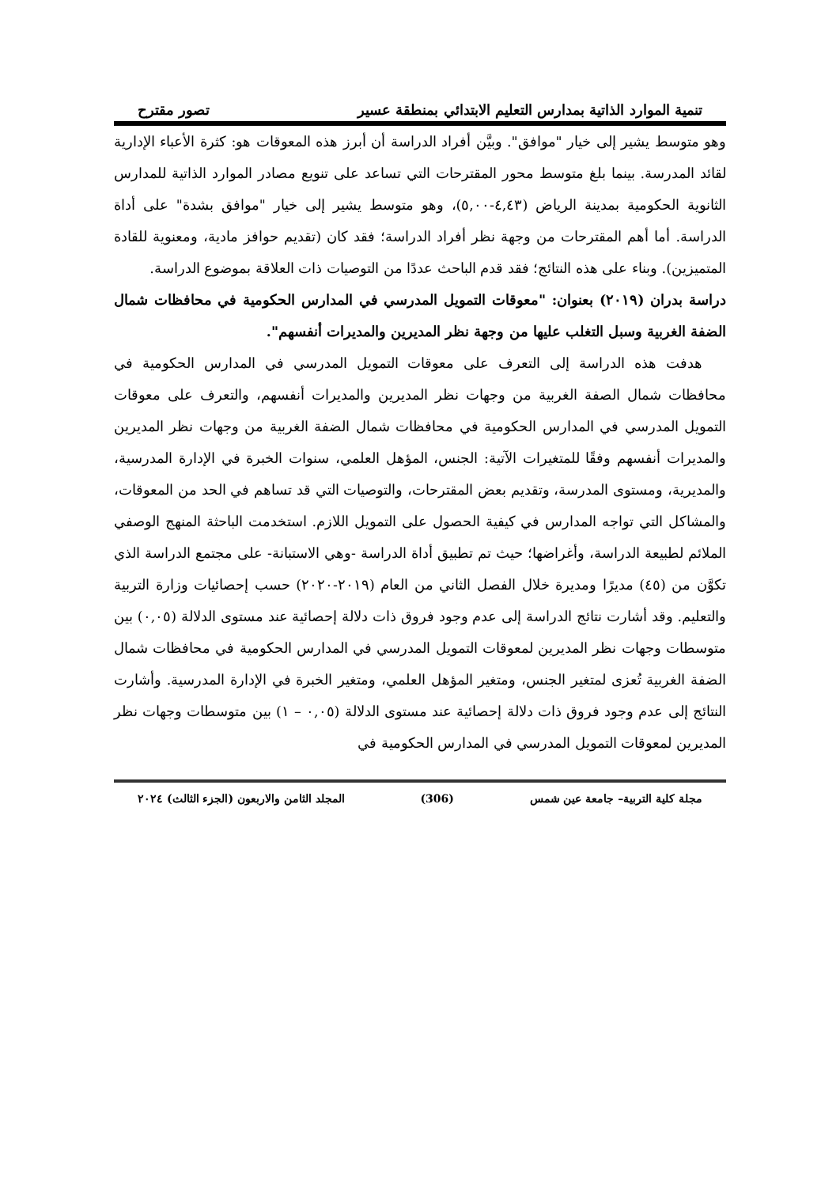تنمية الموارد الذاتية بمدارس التعليم الابتدائي بمنطقة عسير تصور مقترح
وهو متوسط يشير إلى خيار "موافق". وبيَّن أفراد الدراسة أن أبرز هذه المعوقات هو: كثرة الأعباء الإدارية لقائد المدرسة. بينما بلغ متوسط محور المقترحات التي تساعد على تنويع مصادر الموارد الذاتية للمدارس الثانوية الحكومية بمدينة الرياض (٤,٤٣-٥,٠٠)، وهو متوسط يشير إلى خيار "موافق بشدة" على أداة الدراسة. أما أهم المقترحات من وجهة نظر أفراد الدراسة؛ فقد كان (تقديم حوافز مادية، ومعنوية للقادة المتميزين). وبناء على هذه النتائج؛ فقد قدم الباحث عددًا من التوصيات ذات العلاقة بموضوع الدراسة.
دراسة بدران (٢٠١٩) بعنوان: "معوقات التمويل المدرسي في المدارس الحكومية في محافظات شمال الضفة الغربية وسبل التغلب عليها من وجهة نظر المديرين والمديرات أنفسهم".
هدفت هذه الدراسة إلى التعرف على معوقات التمويل المدرسي في المدارس الحكومية في محافظات شمال الصفة الغربية من وجهات نظر المديرين والمديرات أنفسهم، والتعرف على معوقات التمويل المدرسي في المدارس الحكومية في محافظات شمال الضفة الغربية من وجهات نظر المديرين والمديرات أنفسهم وفقًا للمتغيرات الآتية: الجنس، المؤهل العلمي، سنوات الخبرة في الإدارة المدرسية، والمديرية، ومستوى المدرسة، وتقديم بعض المقترحات، والتوصيات التي قد تساهم في الحد من المعوقات، والمشاكل التي تواجه المدارس في كيفية الحصول على التمويل اللازم. استخدمت الباحثة المنهج الوصفي الملائم لطبيعة الدراسة، وأغراضها؛ حيث تم تطبيق أداة الدراسة -وهي الاستبانة- على مجتمع الدراسة الذي تكوَّن من (٤٥) مديرًا ومديرة خلال الفصل الثاني من العام (٢٠١٩-٢٠٢٠) حسب إحصائيات وزارة التربية والتعليم. وقد أشارت نتائج الدراسة إلى عدم وجود فروق ذات دلالة إحصائية عند مستوى الدلالة (٠,٠٥) بين متوسطات وجهات نظر المديرين لمعوقات التمويل المدرسي في المدارس الحكومية في محافظات شمال الضفة الغربية تُعزى لمتغير الجنس، ومتغير المؤهل العلمي، ومتغير الخبرة في الإدارة المدرسية. وأشارت النتائج إلى عدم وجود فروق ذات دلالة إحصائية عند مستوى الدلالة (٠,٠٥ – ١) بين متوسطات وجهات نظر المديرين لمعوقات التمويل المدرسي في المدارس الحكومية في
مجلة كلية التربية– جامعة عين شمس (306) المجلد الثامن والاربعون (الجزء الثالث) ٢٠٢٤